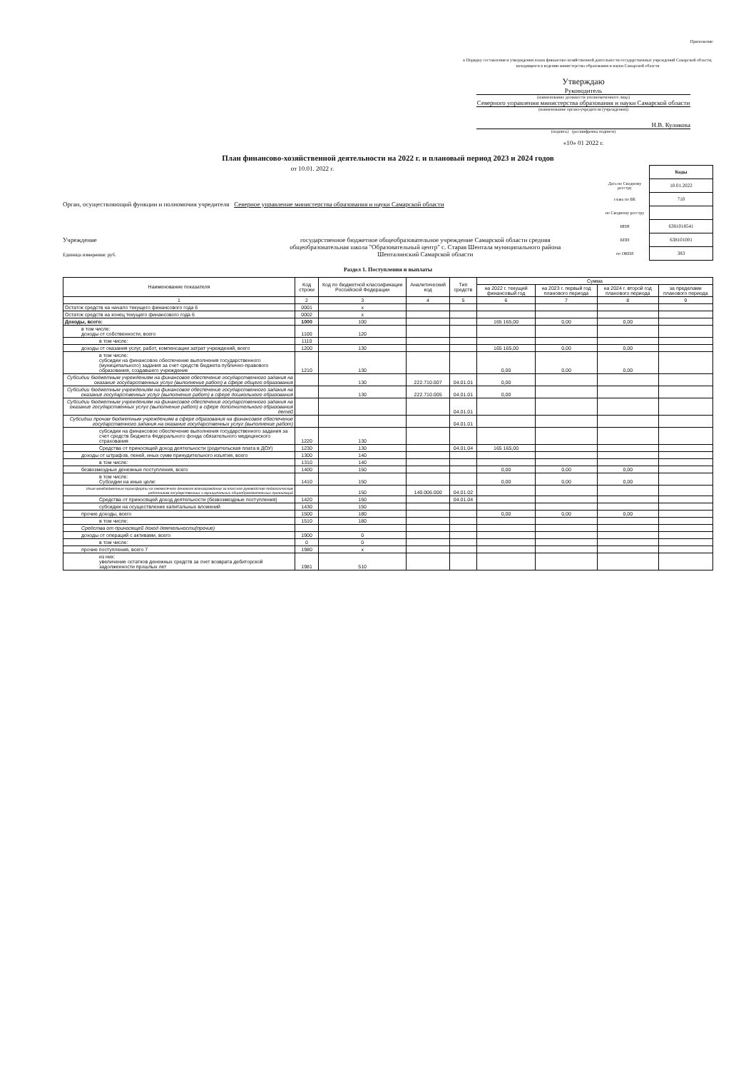Приложение
к Порядку составления и утверждения плана финансово-хозяйственной деятельности государственных учреждений Самарской области, находящихся в ведении министерства образования и науки Самарской области
Утверждаю
Руководитель
(наименование должности уполномоченного лица)
Северного управления министерства образования и науки Самарской области
(наименование органа-учредителя (учреждения))
Н.В. Куликова
(подпись) (расшифровка подписи)
«10» 01 2022 г.
План финансово-хозяйственной деятельности на 2022 г. и плановый период 2023 и 2024 годов
от 10.01. 2022 г.
Орган, осуществляющий функции и полномочия учредителя Северное управление министерства образования и науки Самарской области
Учреждение
Единица измерения: руб.
государственное бюджетное общеобразовательное учреждение Самарской области средняя общеобразовательная школа "Образовательный центр" с. Старая Шентала муниципального района Шенталинский Самарской области
| | Коды |
| Дата по Сводному реестру | 10.01.2022 |
| глава по БК | 710 |
| по Сводному реестру | |
| ИНН | 6381018541 |
| КПП | 638101001 |
| по ОКЕИ | 383 |
Раздел 1. Поступления и выплаты
| Наименование показателя | Код строки | Код по бюджетной классификации Российской Федерации | Аналитический код | Тип средств | Сумма | | | |
| --- | --- | --- | --- | --- | --- | --- | --- | --- |
| | | | | | на 2022 г. текущий финансовый год | на 2023 г. первый год планового периода | на 2024 г. второй год планового периода | за пределами планового периода |
| 1 | 2 | 3 | 4 | 5 | 6 | 7 | 8 | 9 |
| Остаток средств на начало текущего финансового года 6 | 0001 | x | | | | | | |
| Остаток средств на конец текущего финансового года 6 | 0002 | x | | | | | | |
| Доходы, всего: | 1000 | 100 | | | 165 165,00 | 0,00 | 0,00 | |
| в том числе: доходы от собственности, всего | 1100 | 120 | | | | | | |
| в том числе: | 1110 | | | | | | | |
| доходы от оказания услуг, работ, компенсации затрат учреждений, всего | 1200 | 130 | | | 165 165,00 | 0,00 | 0,00 | |
| в том числе: субсидии на финансовое обеспечение выполнения государственного (муниципального) задания за счет средств бюджета публично-правового образования, создавшего учреждение | 1210 | 130 | | | 0,00 | 0,00 | 0,00 | |
| Субсидии бюджетным учреждениям на финансовое обеспечение государственного задания на оказание государственных услуг (выполнение работ) в сфере общего образования | | 130 | 222.710.007 | 04.01.01 | 0,00 | | | |
| Субсидии бюджетным учреждениям на финансовое обеспечение государственного задания на оказание государственных услуг (выполнение работ) в сфере дошкольного образования | | 130 | 222.710.005 | 04.01.01 | 0,00 | | | |
| Субсидии бюджетным учреждениям на финансовое обеспечение государственного задания на оказание государственных услуг (выполнение работ) в сфере дополнительного образования детей | | | | 04.01.01 | | | | |
| Субсидии прочим бюджетным учреждениям в сфере образования на финансовое обеспечение государственного задания на оказание государственных услуг (выполнение работ) | | | | 04.01.01 | | | | |
| субсидии на финансовое обеспечение выполнения государственного задания за счет средств бюджета Федерального фонда обязательного медицинского страхования | 1220 | 130 | | | | | | |
| Средства от приносящей доход деятельности (родительская плата в ДОУ) | 1230 | 130 | | 04.01.04 | 165 165,00 | | | |
| доходы от штрафов, пеней, иных сумм принудительного изъятия, всего | 1300 | 140 | | | | | | |
| в том числе: | 1310 | 140 | | | | | | |
| безвозмездные денежные поступления, всего | 1400 | 150 | | | 0,00 | 0,00 | 0,00 | |
| в том числе: Субсидии на иные цели: | 1410 | 150 | | | 0,00 | 0,00 | 0,00 | |
| Иные межбюджетные трансферты на ежемесячное денежное вознаграждение за классное руководство педагогическим работникам государственных и муниципальных общеобразовательных организаций | | 150 | 140.006.000 | 04.01.02 | | | | |
| Средства от приносящей доход деятельности (безвозмездные поступления) | 1420 | 150 | | 04.01.04 | | | | |
| субсидии на осуществление капитальных вложений | 1430 | 150 | | | | | | |
| прочие доходы, всего | 1500 | 180 | | | 0,00 | 0,00 | 0,00 | |
| в том числе: | 1510 | 180 | | | | | | |
| Средства от приносящей доход деятельности(прочие) | | | | | | | | |
| доходы от операций с активами, всего | 1900 | 0 | | | | | | |
| в том числе: | 0 | 0 | | | | | | |
| прочие поступления, всего 7 | 1980 | x | | | | | | |
| из них: увеличение остатков денежных средств за счет возврата дебиторской задолженности прошлых лет | 1981 | 510 | | | | | | |